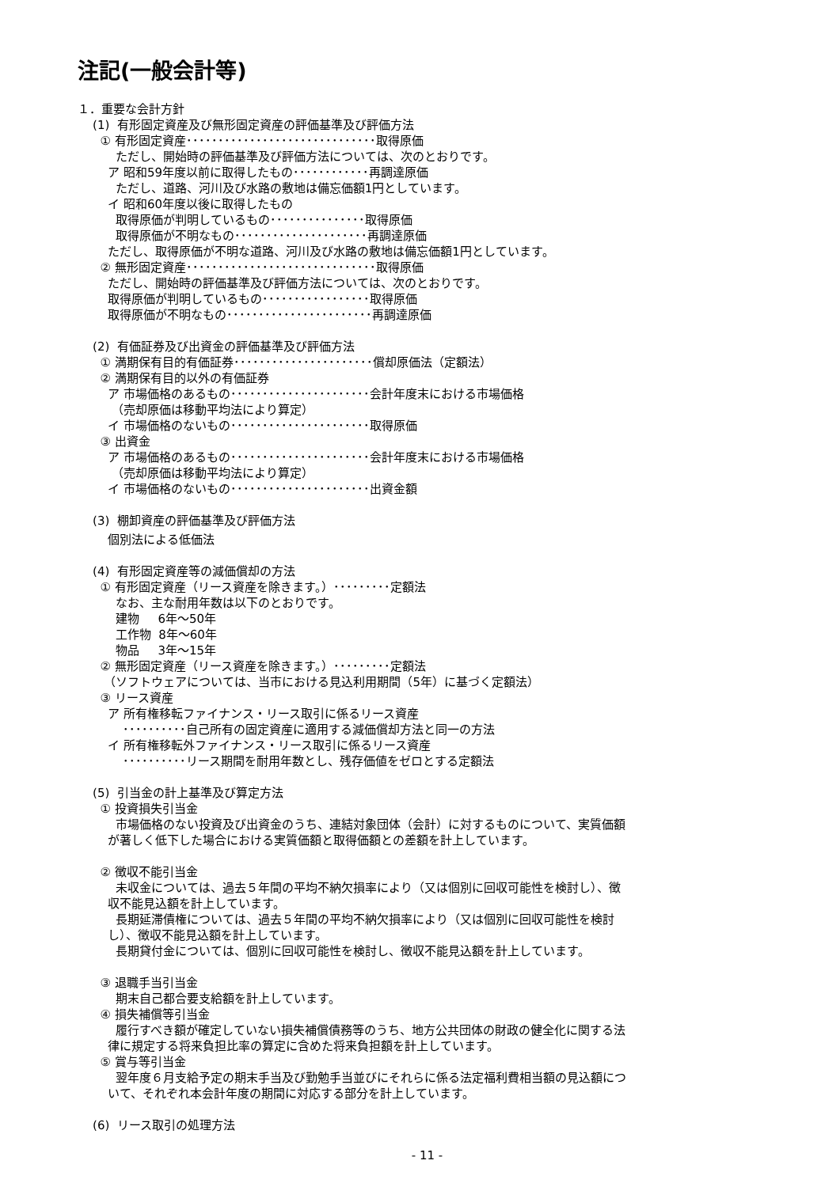注記(一般会計等)
１．重要な会計方針
(1) 有形固定資産及び無形固定資産の評価基準及び評価方法
① 有形固定資産･･････････････････････････････取得原価
ただし、開始時の評価基準及び評価方法については、次のとおりです。
ア 昭和59年度以前に取得したもの････････････再調達原価
ただし、道路、河川及び水路の敷地は備忘価額1円としています。
イ 昭和60年度以後に取得したもの
取得原価が判明しているもの･･･････････････取得原価
取得原価が不明なもの･････････････････････再調達原価
ただし、取得原価が不明な道路、河川及び水路の敷地は備忘価額1円としています。
② 無形固定資産･･････････････････････････････取得原価
ただし、開始時の評価基準及び評価方法については、次のとおりです。
取得原価が判明しているもの･････････････････取得原価
取得原価が不明なもの･･･････････････････････再調達原価
(2) 有価証券及び出資金の評価基準及び評価方法
① 満期保有目的有価証券･･････････････････････償却原価法（定額法）
② 満期保有目的以外の有価証券
ア 市場価格のあるもの･･････････････････････会計年度末における市場価格
（売却原価は移動平均法により算定）
イ 市場価格のないもの･･････････････････････取得原価
③ 出資金
ア 市場価格のあるもの･･････････････････････会計年度末における市場価格
（売却原価は移動平均法により算定）
イ 市場価格のないもの･･････････････････････出資金額
(3) 棚卸資産の評価基準及び評価方法
個別法による低価法
(4) 有形固定資産等の減価償却の方法
① 有形固定資産（リース資産を除きます。）･････････定額法
なお、主な耐用年数は以下のとおりです。
建物 6年～50年
工作物 8年～60年
物品 3年～15年
② 無形固定資産（リース資産を除きます。）･････････定額法
（ソフトウェアについては、当市における見込利用期間（5年）に基づく定額法）
③ リース資産
ア 所有権移転ファイナンス・リース取引に係るリース資産
･･････････自己所有の固定資産に適用する減価償却方法と同一の方法
イ 所有権移転外ファイナンス・リース取引に係るリース資産
･･････････リース期間を耐用年数とし、残存価値をゼロとする定額法
(5) 引当金の計上基準及び算定方法
① 投資損失引当金
市場価格のない投資及び出資金のうち、連結対象団体（会計）に対するものについて、実質価額
が著しく低下した場合における実質価額と取得価額との差額を計上しています。
② 徴収不能引当金
未収金については、過去５年間の平均不納欠損率により（又は個別に回収可能性を検討し）、徴
収不能見込額を計上しています。
長期延滞債権については、過去５年間の平均不納欠損率により（又は個別に回収可能性を検討
し）、徴収不能見込額を計上しています。
長期貸付金については、個別に回収可能性を検討し、徴収不能見込額を計上しています。
③ 退職手当引当金
期末自己都合要支給額を計上しています。
④ 損失補償等引当金
履行すべき額が確定していない損失補償債務等のうち、地方公共団体の財政の健全化に関する法
律に規定する将来負担比率の算定に含めた将来負担額を計上しています。
⑤ 賞与等引当金
翌年度６月支給予定の期末手当及び勤勉手当並びにそれらに係る法定福利費相当額の見込額につ
いて、それぞれ本会計年度の期間に対応する部分を計上しています。
(6) リース取引の処理方法
- 11 -